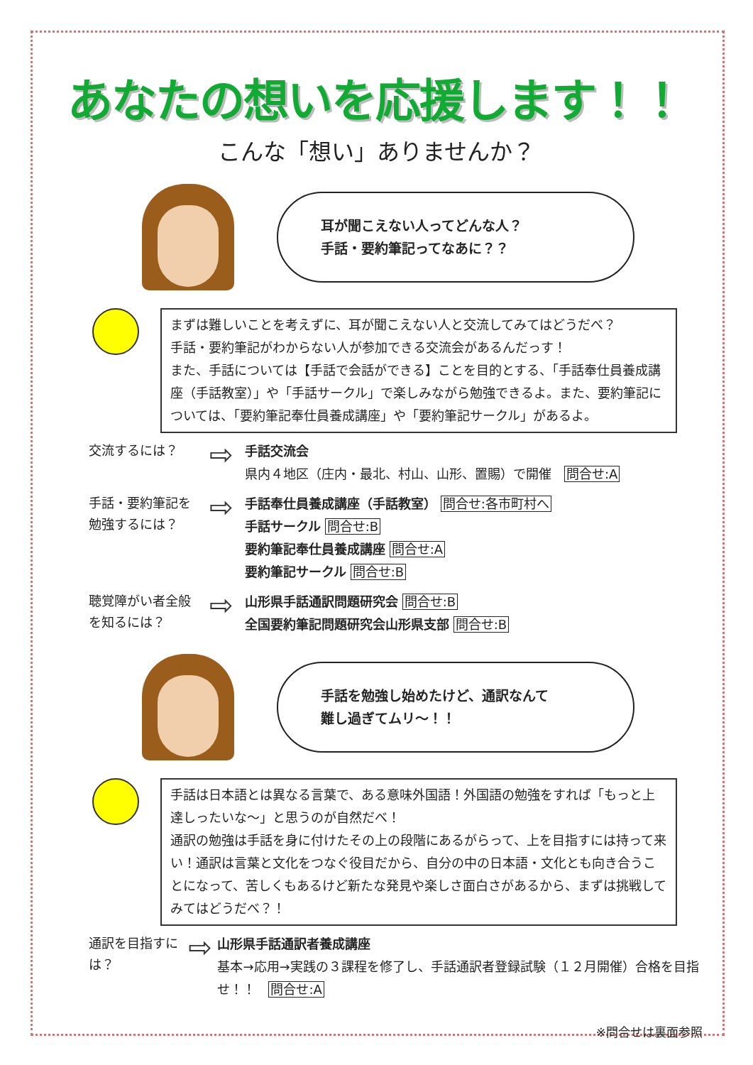あなたの想いを応援します！！
こんな「想い」ありませんか？
耳が聞こえない人ってどんな人？
手話・要約筆記ってなあに？？
まずは難しいことを考えずに、耳が聞こえない人と交流してみてはどうだべ？
手話・要約筆記がわからない人が参加できる交流会があるんだっす！
また、手話については【手話で会話ができる】ことを目的とする、「手話奉仕員養成講座（手話教室）」や「手話サークル」で楽しみながら勉強できるよ。また、要約筆記については、「要約筆記奉仕員養成講座」や「要約筆記サークル」があるよ。
交流するには？
⇨
手話交流会
県内４地区（庄内・最北、村山、山形、置賜）で開催　問合せ:A
手話・要約筆記を
勉強するには？
⇨
手話奉仕員養成講座（手話教室） 問合せ:各市町村へ
手話サークル 問合せ:B
要約筆記奉仕員養成講座 問合せ:A
要約筆記サークル 問合せ:B
聴覚障がい者全般
を知るには？
⇨
山形県手話通訳問題研究会 問合せ:B
全国要約筆記問題研究会山形県支部 問合せ:B
手話を勉強し始めたけど、通訳なんて
難し過ぎてムリ～！！
手話は日本語とは異なる言葉で、ある意味外国語！外国語の勉強をすれば「もっと上達しったいな～」と思うのが自然だべ！
通訳の勉強は手話を身に付けたその上の段階にあるがらって、上を目指すには持って来い！通訳は言葉と文化をつなぐ役目だから、自分の中の日本語・文化とも向き合うことになって、苦しくもあるけど新たな発見や楽しさ面白さがあるから、まずは挑戦してみてはどうだべ？！
通訳を目指すには？
⇨
山形県手話通訳者養成講座
基本→応用→実践の３課程を修了し、手話通訳者登録試験（１２月開催）合格を目指せ！！　問合せ:A
※問合せは裏面参照